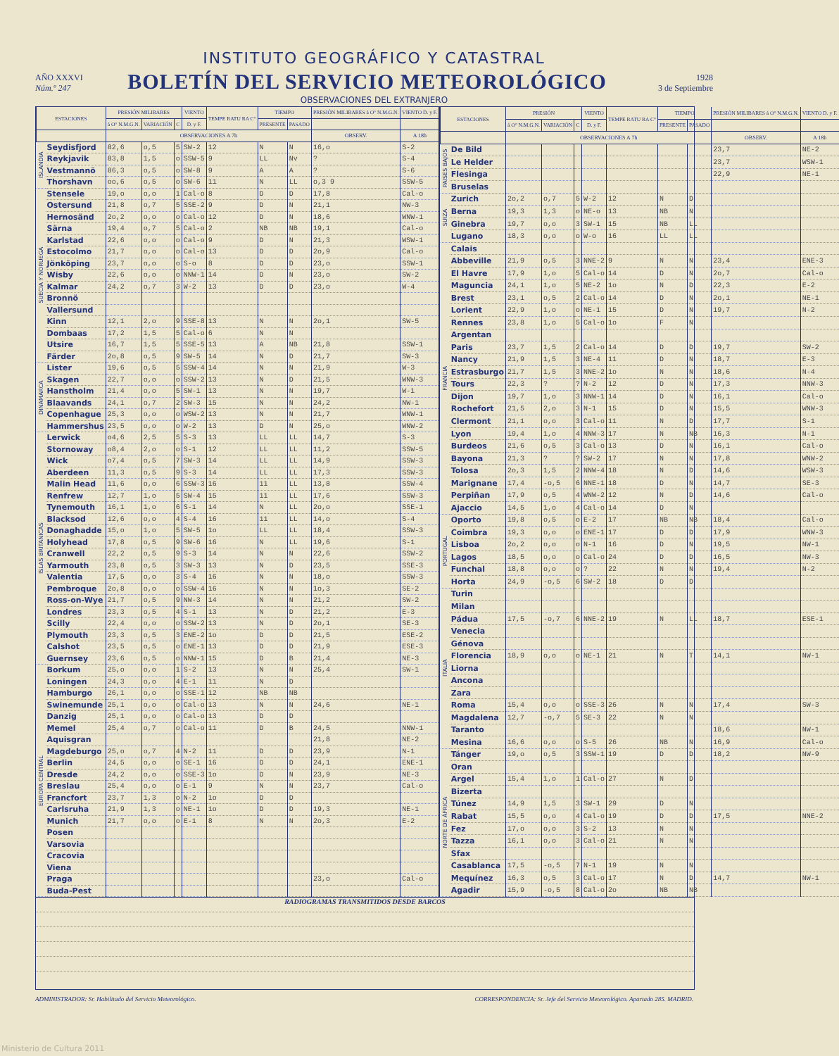INSTITUTO GEOGRÁFICO Y CATASTRAL
AÑO XXXVI
Núm.º 247
BOLETÍN DEL SERVICIO METEOROLÓGICO
1928
3 de Septiembre
OBSERVACIONES DEL EXTRANJERO
| ESTACIONES | | PRESIÓN MILIBARES | | | VIENTO | TEMPE RATU RA C° | TIEMPO | | PRESIÓN MILIBARES á O° N.M.G.N. | VIENTO D. y F. |
| --- | --- | --- | --- | --- | --- | --- | --- | --- | --- | --- |
| | | á O° N.M.G.N. | VARIACIÓN | C | D. y F. | | PRESENTE | PASADO | | |
| | | OBSERVACIONES A 7h | | | | | | | OBSERV. | A 18h |
| ISLANDIA | Seydisfjord | 82,6 | o,5 | 5 | SW-2 | 12 | N | N | 16,o | S-2 |
| | Reykjavik | 83,8 | 1,5 | o | SSW-5 | 9 | LL | Nv | ? | S-4 |
| | Vestmannö | 86,3 | o,5 | o | SW-8 | 9 | A | A | ? | S-6 |
| | Thorshavn | oo,6 | o,5 | o | SW-6 | 11 | N | LL | o,3 9 | SSW-5 |
| SUECIA Y NORUEGA | Stensele | 19,o | o,o | 1 | Cal-o | 8 | D | D | 17,8 | Cal-o |
| | Ostersund | 21,8 | o,7 | 5 | SSE-2 | 9 | D | N | 21,1 | NW-3 |
| | Hernosänd | 2o,2 | o,o | o | Cal-o | 12 | D | N | 18,6 | WNW-1 |
| | Särna | 19,4 | o,7 | 5 | Cal-o | 2 | NB | NB | 19,1 | Cal-o |
| | Karlstad | 22,6 | o,o | o | Cal-o | 9 | D | N | 21,3 | WSW-1 |
| | Estocolmo | 21,7 | o,o | o | Cal-o | 13 | D | D | 2o,9 | Cal-o |
| | Jönköping | 23,7 | o,o | o | S-o | 8 | D | D | 23,o | SSW-1 |
| | Wisby | 22,6 | o,o | o | NNW-1 | 14 | D | N | 23,o | SW-2 |
| | Kalmar | 24,2 | o,7 | 3 | W-2 | 13 | D | D | 23,o | W-4 |
| | Bronnö | | | | | | | | | |
| | Vallersund | | | | | | | | | |
| | Kinn | 12,1 | 2,o | 9 | SSE-8 | 13 | N | N | 2o,1 | SW-5 |
| | Dombaas | 17,2 | 1,5 | 5 | Cal-o | 6 | N | N | | |
| | Utsire | 16,7 | 1,5 | 5 | SSE-5 | 13 | A | NB | 21,8 | SSW-1 |
| | Färder | 2o,8 | o,5 | 9 | SW-5 | 14 | N | D | 21,7 | SW-3 |
| DINAMARCA | Lister | 19,6 | o,5 | 5 | SSW-4 | 14 | N | N | 21,9 | W-3 |
| | Skagen | 22,7 | o,o | o | SSW-2 | 13 | N | D | 21,5 | WNW-3 |
| | Hanstholm | 21,4 | o,o | 5 | SW-1 | 13 | N | N | 19,7 | W-1 |
| | Blaavands | 24,1 | o,7 | 2 | SW-3 | 15 | N | N | 24,2 | NW-1 |
| | Copenhague | 25,3 | o,o | o | WSW-2 | 13 | N | N | 21,7 | WNW-1 |
| | Hammershus | 23,5 | o,o | o | W-2 | 13 | D | N | 25,o | WNW-2 |
| ISLAS BRITANICAS | Lerwick | o4,6 | 2,5 | 5 | S-3 | 13 | LL | LL | 14,7 | S-3 |
| | Stornoway | o8,4 | 2,o | o | S-1 | 12 | LL | LL | 11,2 | SSW-5 |
| | Wick | o7,4 | o,5 | 7 | SW-3 | 14 | LL | LL | 14,9 | SSW-3 |
| | Aberdeen | 11,3 | o,5 | 9 | S-3 | 14 | LL | LL | 17,3 | SSW-3 |
| | Malin Head | 11,6 | o,o | 6 | SSW-3 | 16 | 11 | LL | 13,8 | SSW-4 |
| | Renfrew | 12,7 | 1,o | 5 | SW-4 | 15 | 11 | LL | 17,6 | SSW-3 |
| | Tynemouth | 16,1 | 1,o | 6 | S-1 | 14 | N | LL | 2o,o | SSE-1 |
| | Blacksod | 12,6 | o,o | 4 | S-4 | 16 | 11 | LL | 14,o | S-4 |
| | Donaghadde | 15,o | 1,o | 5 | SW-5 | 1o | LL | LL | 18,4 | SSW-3 |
| | Holyhead | 17,8 | o,5 | 9 | SW-6 | 16 | N | LL | 19,6 | S-1 |
| | Cranwell | 22,2 | o,5 | 9 | S-3 | 14 | N | N | 22,6 | SSW-2 |
| | Yarmouth | 23,8 | o,5 | 3 | SW-3 | 13 | N | D | 23,5 | SSE-3 |
| | Valentia | 17,5 | o,o | 3 | S-4 | 16 | N | N | 18,o | SSW-3 |
| | Pembroque | 2o,8 | o,o | o | SSW-4 | 16 | N | N | 1o,3 | SE-2 |
| | Ross-on-Wye | 21,7 | o,5 | 9 | NW-3 | 14 | N | N | 21,2 | SW-2 |
| | Londres | 23,3 | o,5 | 4 | S-1 | 13 | N | D | 21,2 | E-3 |
| | Scilly | 22,4 | o,o | o | SSW-2 | 13 | N | D | 2o,1 | SE-3 |
| | Plymouth | 23,3 | o,5 | 3 | ENE-2 | 1o | D | D | 21,5 | ESE-2 |
| | Calshot | 23,5 | o,5 | o | ENE-1 | 13 | D | D | 21,9 | ESE-3 |
| | Guernsey | 23,6 | o,5 | o | NNW-1 | 15 | D | B | 21,4 | NE-3 |
| EUROPA CENTRAL | Borkum | 25,o | o,o | 1 | S-2 | 13 | N | N | 25,4 | SW-1 |
| | Loningen | 24,3 | o,o | 4 | E-1 | 11 | N | D | | |
| | Hamburgo | 26,1 | o,o | o | SSE-1 | 12 | NB | NB | | |
| | Swinemunde | 25,1 | o,o | o | Cal-o | 13 | N | N | 24,6 | NE-1 |
| | Danzig | 25,1 | o,o | o | Cal-o | 13 | D | D | | |
| | Memel | 25,4 | o,7 | o | Cal-o | 11 | D | B | 24,5 | NNW-1 |
| | Aquisgran | | | | | | | | 21,8 | NE-2 |
| | Magdeburgo | 25,o | o,7 | 4 | N-2 | 11 | D | D | 23,9 | N-1 |
| | Berlin | 24,5 | o,o | o | SE-1 | 16 | D | D | 24,1 | ENE-1 |
| | Dresde | 24,2 | o,o | o | SSE-3 | 1o | D | N | 23,9 | NE-3 |
| | Breslau | 25,4 | o,o | o | E-1 | 9 | N | N | 23,7 | Cal-o |
| | Francfort | 23,7 | 1,3 | o | N-2 | 1o | D | D | | |
| | Carlsruha | 21,9 | 1,3 | o | NE-1 | 1o | D | D | 19,3 | NE-1 |
| | Munich | 21,7 | o,o | o | E-1 | 8 | N | N | 2o,3 | E-2 |
| | Posen | | | | | | | | | |
| | Varsovia | | | | | | | | | |
| | Cracovia | | | | | | | | | |
| | Viena | | | | | | | | | |
| | Praga | | | | | | | | 23,o | Cal-o |
| | Buda-Pest | | | | | | | | | |
| ESTACIONES | | PRESIÓN | | | VIENTO | TEMPE RATU RA C° | TIEMPO | | PRESIÓN MILIBARES á O° N.M.G.N. | VIENTO D. y F. |
| --- | --- | --- | --- | --- | --- | --- | --- | --- | --- | --- |
| | | á O° N.M.G.N. | VARIACIÓN | C | D. y F. | | PRESENTE | PASADO | | |
| | | OBSERVACIONES A 7h | | | | | | | OBSERV. | A 18h |
| PAISES BAJOS | De Bild | | | | | | | | 23,7 | NE-2 |
| | Le Helder | | | | | | | | 23,7 | WSW-1 |
| | Flesinga | | | | | | | | 22,9 | NE-1 |
| | Bruselas | | | | | | | | | |
| SUIZA | Zurich | 2o,2 | o,7 | 5 | W-2 | 12 | N | D | | |
| | Berna | 19,3 | 1,3 | o | NE-o | 13 | NB | N | | |
| | Ginebra | 19,7 | o,o | 3 | SW-1 | 15 | NB | LL | | |
| | Lugano | 18,3 | o,o | o | W-o | 16 | LL | LL | | |
| FRANCIA | Calais | | | | | | | | | |
| | Abbeville | 21,9 | o,5 | 3 | NNE-2 | 9 | N | N | 23,4 | ENE-3 |
| | El Havre | 17,9 | 1,o | 5 | Cal-o | 14 | D | N | 2o,7 | Cal-o |
| | Maguncia | 24,1 | 1,o | 5 | NE-2 | 1o | N | D | 22,3 | E-2 |
| | Brest | 23,1 | o,5 | 2 | Cal-o | 14 | D | N | 2o,1 | NE-1 |
| | Lorient | 22,9 | 1,o | o | NE-1 | 15 | D | N | 19,7 | N-2 |
| | Rennes | 23,8 | 1,o | 5 | Cal-o | 1o | F | N | | |
| | Argentan | | | | | | | | | |
| | Paris | 23,7 | 1,5 | 2 | Cal-o | 14 | D | D | 19,7 | SW-2 |
| | Nancy | 21,9 | 1,5 | 3 | NE-4 | 11 | D | N | 18,7 | E-3 |
| | Estrasburgo | 21,7 | 1,5 | 3 | NNE-2 | 1o | N | N | 18,6 | N-4 |
| | Tours | 22,3 | ? | ? | N-2 | 12 | D | N | 17,3 | NNW-3 |
| | Dijon | 19,7 | 1,o | 3 | NNW-1 | 14 | D | N | 16,1 | Cal-o |
| | Rochefort | 21,5 | 2,o | 3 | N-1 | 15 | D | N | 15,5 | WNW-3 |
| | Clermont | 21,1 | o,o | 3 | Cal-o | 11 | N | D | 17,7 | S-1 |
| | Lyon | 19,4 | 1,o | 4 | NNW-3 | 17 | N | NB | 16,3 | N-1 |
| | Burdeos | 21,6 | o,5 | 3 | Cal-o | 13 | D | N | 16,1 | Cal-o |
| | Bayona | 21,3 | ? | ? | SW-2 | 17 | N | N | 17,8 | WNW-2 |
| | Tolosa | 2o,3 | 1,5 | 2 | NNW-4 | 18 | N | D | 14,6 | WSW-3 |
| | Marignane | 17,4 | -o,5 | 6 | NNE-1 | 18 | D | N | 14,7 | SE-3 |
| | Perpiñan | 17,9 | o,5 | 4 | WNW-2 | 12 | N | D | 14,6 | Cal-o |
| | Ajaccio | 14,5 | 1,o | 4 | Cal-o | 14 | D | N | | |
| PORTUGAL | Oporto | 19,8 | o,5 | o | E-2 | 17 | NB | NB | 18,4 | Cal-o |
| | Coimbra | 19,3 | o,o | o | ENE-1 | 17 | D | D | 17,9 | WNW-3 |
| | Lisboa | 2o,2 | o,o | o | N-1 | 16 | D | N | 19,5 | NW-1 |
| | Lagos | 18,5 | o,o | o | Cal-o | 24 | D | D | 16,5 | NW-3 |
| | Funchal | 18,8 | o,o | o | ? | 22 | N | N | 19,4 | N-2 |
| | Horta | 24,9 | -o,5 | 6 | SW-2 | 18 | D | D | | |
| ITALIA | Turin | | | | | | | | | |
| | Milan | | | | | | | | | |
| | Pádua | 17,5 | -o,7 | 6 | NNE-2 | 19 | N | LL | 18,7 | ESE-1 |
| | Venecia | | | | | | | | | |
| | Génova | | | | | | | | | |
| | Florencia | 18,9 | o,o | o | NE-1 | 21 | N | T | 14,1 | NW-1 |
| | Liorna | | | | | | | | | |
| | Ancona | | | | | | | | | |
| | Zara | | | | | | | | | |
| | Roma | 15,4 | o,o | o | SSE-3 | 26 | N | N | 17,4 | SW-3 |
| | Magdalena | 12,7 | -o,7 | 5 | SE-3 | 22 | N | N | | |
| | Taranto | | | | | | | | 18,6 | NW-1 |
| | Mesina | 16,6 | o,o | o | S-5 | 26 | NB | N | 16,9 | Cal-o |
| NORTE DE ÁFRICA | Tánger | 19,o | o,5 | 3 | SSW-1 | 19 | D | D | 18,2 | NW-9 |
| | Oran | | | | | | | | | |
| | Argel | 15,4 | 1,o | 1 | Cal-o | 27 | N | D | | |
| | Bizerta | | | | | | | | | |
| | Túnez | 14,9 | 1,5 | 3 | SW-1 | 29 | D | N | | |
| | Rabat | 15,5 | o,o | 4 | Cal-o | 19 | D | D | 17,5 | NNE-2 |
| | Fez | 17,o | o,o | 3 | S-2 | 13 | N | N | | |
| | Tazza | 16,1 | o,o | 3 | Cal-o | 21 | N | N | | |
| | Sfax | | | | | | | | | |
| | Casablanca | 17,5 | -o,5 | 7 | N-1 | 19 | N | N | | |
| | Mequínez | 16,3 | o,5 | 3 | Cal-o | 17 | N | D | 14,7 | NW-1 |
| | Agadir | 15,9 | -o,5 | 8 | Cal-o | 2o | NB | NB | | |
RADIOGRAMAS TRANSMITIDOS DESDE BARCOS
ADMINISTRADOR: Sr. Habilitado del Servicio Meteorológico. CORRESPONDENCIA: Sr. Jefe del Servicio Meteorológico. Apartado 285. MADRID.
Ministerio de Cultura 2011